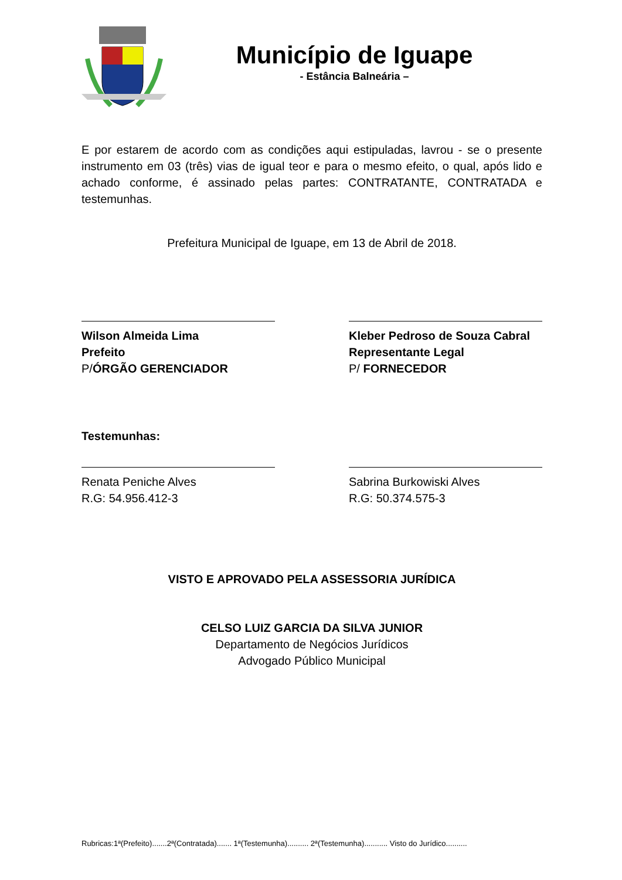Município de Iguape
- Estância Balneária –
E por estarem de acordo com as condições aqui estipuladas, lavrou - se o presente instrumento em 03 (três) vias de igual teor e para o mesmo efeito, o qual, após lido e achado conforme, é assinado pelas partes: CONTRATANTE, CONTRATADA e testemunhas.
Prefeitura Municipal de Iguape, em 13 de Abril de 2018.
Wilson Almeida Lima
Prefeito
P/ÓRGÃO GERENCIADOR
Kleber Pedroso de Souza Cabral
Representante Legal
P/ FORNECEDOR
Testemunhas:
Renata Peniche Alves
R.G: 54.956.412-3
Sabrina Burkowiski Alves
R.G: 50.374.575-3
VISTO E APROVADO PELA ASSESSORIA JURÍDICA
CELSO LUIZ GARCIA DA SILVA JUNIOR
Departamento de Negócios Jurídicos
Advogado Público Municipal
Rubricas:1ª(Prefeito).......2ª(Contratada)....... 1ª(Testemunha).......... 2ª(Testemunha)........... Visto do Jurídico..........